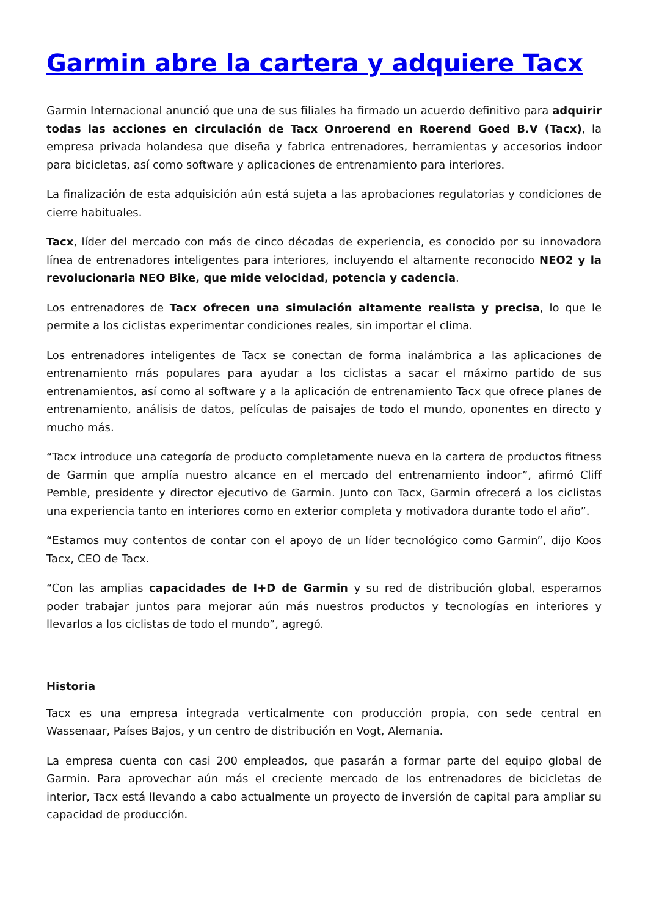Garmin abre la cartera y adquiere Tacx
Garmin Internacional anunció que una de sus filiales ha firmado un acuerdo definitivo para adquirir todas las acciones en circulación de Tacx Onroerend en Roerend Goed B.V (Tacx), la empresa privada holandesa que diseña y fabrica entrenadores, herramientas y accesorios indoor para bicicletas, así como software y aplicaciones de entrenamiento para interiores.
La finalización de esta adquisición aún está sujeta a las aprobaciones regulatorias y condiciones de cierre habituales.
Tacx, líder del mercado con más de cinco décadas de experiencia, es conocido por su innovadora línea de entrenadores inteligentes para interiores, incluyendo el altamente reconocido NEO2 y la revolucionaria NEO Bike, que mide velocidad, potencia y cadencia.
Los entrenadores de Tacx ofrecen una simulación altamente realista y precisa, lo que le permite a los ciclistas experimentar condiciones reales, sin importar el clima.
Los entrenadores inteligentes de Tacx se conectan de forma inalámbrica a las aplicaciones de entrenamiento más populares para ayudar a los ciclistas a sacar el máximo partido de sus entrenamientos, así como al software y a la aplicación de entrenamiento Tacx que ofrece planes de entrenamiento, análisis de datos, películas de paisajes de todo el mundo, oponentes en directo y mucho más.
“Tacx introduce una categoría de producto completamente nueva en la cartera de productos fitness de Garmin que amplía nuestro alcance en el mercado del entrenamiento indoor”, afirmó Cliff Pemble, presidente y director ejecutivo de Garmin. Junto con Tacx, Garmin ofrecerá a los ciclistas una experiencia tanto en interiores como en exterior completa y motivadora durante todo el año”.
“Estamos muy contentos de contar con el apoyo de un líder tecnológico como Garmin”, dijo Koos Tacx, CEO de Tacx.
“Con las amplias capacidades de I+D de Garmin y su red de distribución global, esperamos poder trabajar juntos para mejorar aún más nuestros productos y tecnologías en interiores y llevarlos a los ciclistas de todo el mundo”, agregó.
Historia
Tacx es una empresa integrada verticalmente con producción propia, con sede central en Wassenaar, Países Bajos, y un centro de distribución en Vogt, Alemania.
La empresa cuenta con casi 200 empleados, que pasarán a formar parte del equipo global de Garmin. Para aprovechar aún más el creciente mercado de los entrenadores de bicicletas de interior, Tacx está llevando a cabo actualmente un proyecto de inversión de capital para ampliar su capacidad de producción.